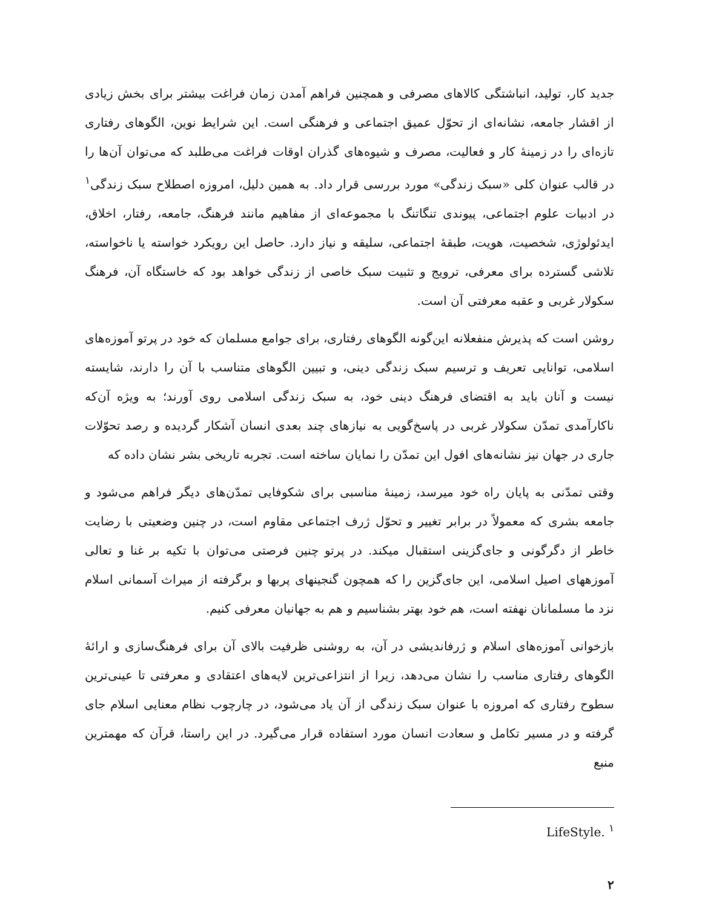جدید کار، تولید، انباشتگی کالاهای مصرفی و همچنین فراهم آمدن زمان فراغت بیشتر برای بخش زیادی از اقشار جامعه، نشانه‌ای از تحوّل عمیق اجتماعی و فرهنگی است. این شرایط نوین، الگوهای رفتاری تازه‌ای را در زمینهٔ کار و فعالیت، مصرف و شیوه‌های گذران اوقات فراغت می‌طلبد که می‌توان آن‌ها را در قالب عنوان کلی «سبک زندگی» مورد بررسی قرار داد. به همین دلیل، امروزه اصطلاح سبک زندگی<sup>۱</sup> در ادبیات علوم اجتماعی، پیوندی تنگاتنگ با مجموعه‌ای از مفاهیم مانند فرهنگ، جامعه، رفتار، اخلاق، ایدئولوژی، شخصیت، هویت، طبقهٔ اجتماعی، سلیقه و نیاز دارد. حاصل این رویکرد خواسته یا ناخواسته، تلاشی گسترده برای معرفی، ترویج و تثبیت سبک خاصی از زندگی خواهد بود که خاستگاه آن، فرهنگ سکولار غربی و عقبه معرفتی آن است.
روشن است که پذیرش منفعلانه این‌گونه الگوهای رفتاری، برای جوامع مسلمان که خود در پرتو آموزه‌های اسلامی، توانایی تعریف و ترسیم سبک زندگی دینی، و تبیین الگوهای متناسب با آن را دارند، شایسته نیست و آنان باید به اقتضای فرهنگ دینی خود، به سبک زندگی اسلامی روی آورند؛ به ویژه آن‌که ناکارآمدی تمدّن سکولار غربی در پاسخ‌گویی به نیازهای چند بعدی انسان آشکار گردیده و رصد تحوّلات جاری در جهان نیز نشانه‌های افول این تمدّن را نمایان ساخته است. تجربه تاریخی بشر نشان داده که
وقتی تمدّنی به پایان راه خود میرسد، زمینهٔ مناسبی برای شکوفایی تمدّن‌های دیگر فراهم می‌شود و جامعه بشری که معمولاً در برابر تغییر و تحوّل ژرف اجتماعی مقاوم است، در چنین وضعیتی با رضایت خاطر از دگرگونی و جای‌گزینی استقبال میکند. در پرتو چنین فرصتی می‌توان با تکیه بر غنا و تعالی آموزههای اصیل اسلامی، این جای‌گزین را که همچون گنجینهای پربها و برگرفته از میراث آسمانی اسلام نزد ما مسلمانان نهفته است، هم خود بهتر بشناسیم و هم به جهانیان معرفی کنیم.
بازخوانی آموزه‌های اسلام و ژرفاندیشی در آن، به روشنی ظرفیت بالای آن برای فرهنگ‌سازی و ارائهٔ الگوهای رفتاری مناسب را نشان می‌دهد، زیرا از انتزاعی‌ترین لایه‌های اعتقادی و معرفتی تا عینی‌ترین سطوح رفتاری که امروزه با عنوان سبک زندگی از آن یاد می‌شود، در چارچوب نظام معنایی اسلام جای گرفته و در مسیر تکامل و سعادت انسان مورد استفاده قرار می‌گیرد. در این راستا، قرآن که مهمترین منبع
<sup>۱</sup> LifeStyle.
۲